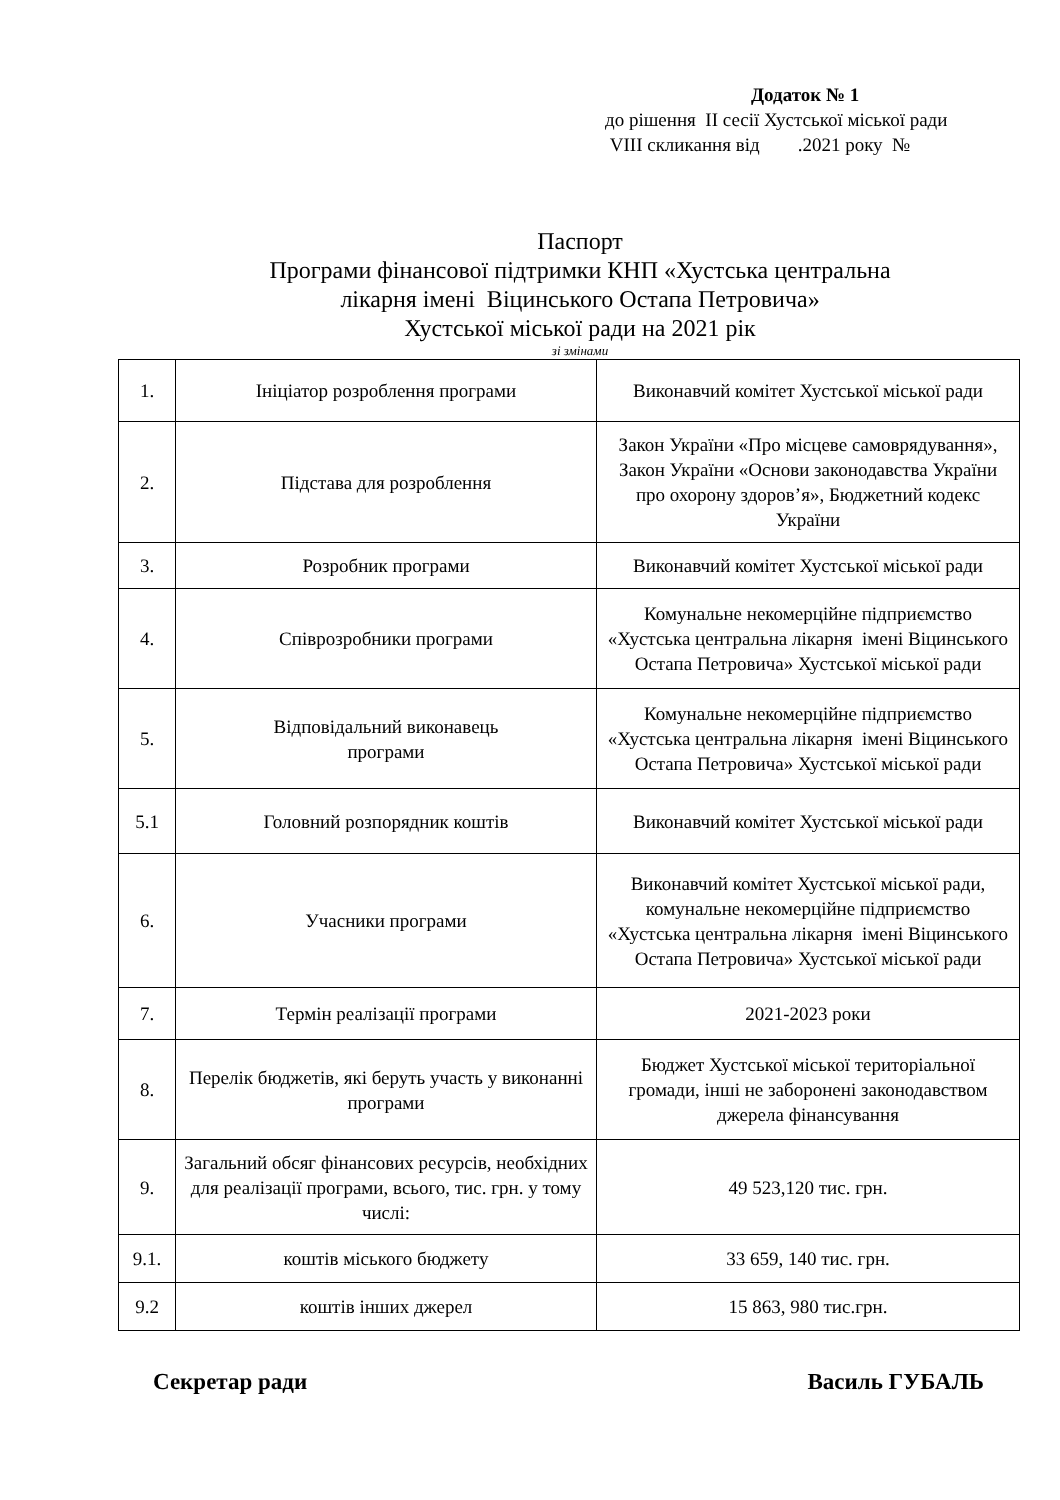Додаток № 1
до рішення II сесії Хустської міської ради
VIII скликання від .2021 року №
Паспорт
Програми фінансової підтримки КНП «Хустська центральна
лікарня імені Віцинського Остапа Петровича»
Хустської міської ради на 2021 рік
зі змінами
| 1. | Ініціатор розроблення програми | Виконавчий комітет Хустської міської ради |
| 2. | Підстава для розроблення | Закон України «Про місцеве самоврядування», Закон України «Основи законодавства України про охорону здоров’я», Бюджетний кодекс України |
| 3. | Розробник програми | Виконавчий комітет Хустської міської ради |
| 4. | Співрозробники програми | Комунальне некомерційне підприємство «Хустська центральна лікарня імені Віцинського Остапа Петровича» Хустської міської ради |
| 5. | Відповідальний виконавець програми | Комунальне некомерційне підприємство «Хустська центральна лікарня імені Віцинського Остапа Петровича» Хустської міської ради |
| 5.1 | Головний розпорядник коштів | Виконавчий комітет Хустської міської ради |
| 6. | Учасники програми | Виконавчий комітет Хустської міської ради, комунальне некомерційне підприємство «Хустська центральна лікарня імені Віцинського Остапа Петровича» Хустської міської ради |
| 7. | Термін реалізації програми | 2021-2023 роки |
| 8. | Перелік бюджетів, які беруть участь у виконанні програми | Бюджет Хустської міської територіальної громади, інші не заборонені законодавством джерела фінансування |
| 9. | Загальний обсяг фінансових ресурсів, необхідних для реалізації програми, всього, тис. грн. у тому числі: | 49 523,120 тис. грн. |
| 9.1. | коштів міського бюджету | 33 659, 140 тис. грн. |
| 9.2 | коштів інших джерел | 15 863, 980 тис.грн. |
Секретар ради Василь ГУБАЛЬ